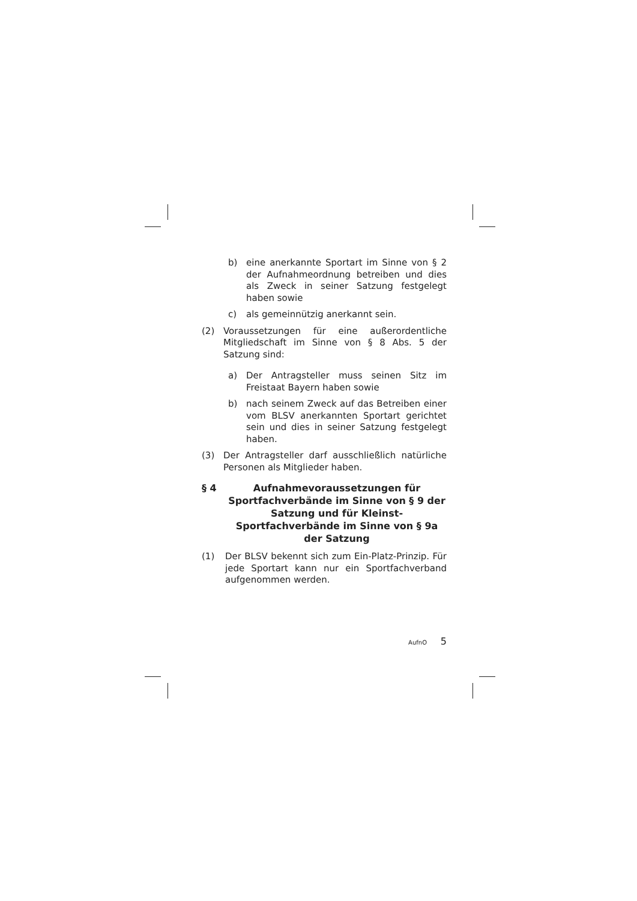b) eine anerkannte Sportart im Sinne von § 2 der Aufnahmeordnung betreiben und dies als Zweck in seiner Satzung festgelegt haben sowie
c) als gemeinnützig anerkannt sein.
(2) Voraussetzungen für eine außerordentliche Mitgliedschaft im Sinne von § 8 Abs. 5 der Satzung sind:
a) Der Antragsteller muss seinen Sitz im Freistaat Bayern haben sowie
b) nach seinem Zweck auf das Betreiben einer vom BLSV anerkannten Sportart gerichtet sein und dies in seiner Satzung festgelegt haben.
(3) Der Antragsteller darf ausschließlich natürliche Personen als Mitglieder haben.
§ 4 Aufnahmevoraussetzungen für Sportfachverbände im Sinne von § 9 der Satzung und für Kleinst-Sportfachverbände im Sinne von § 9a der Satzung
(1) Der BLSV bekennt sich zum Ein-Platz-Prinzip. Für jede Sportart kann nur ein Sportfachverband aufgenommen werden.
AufnO 5